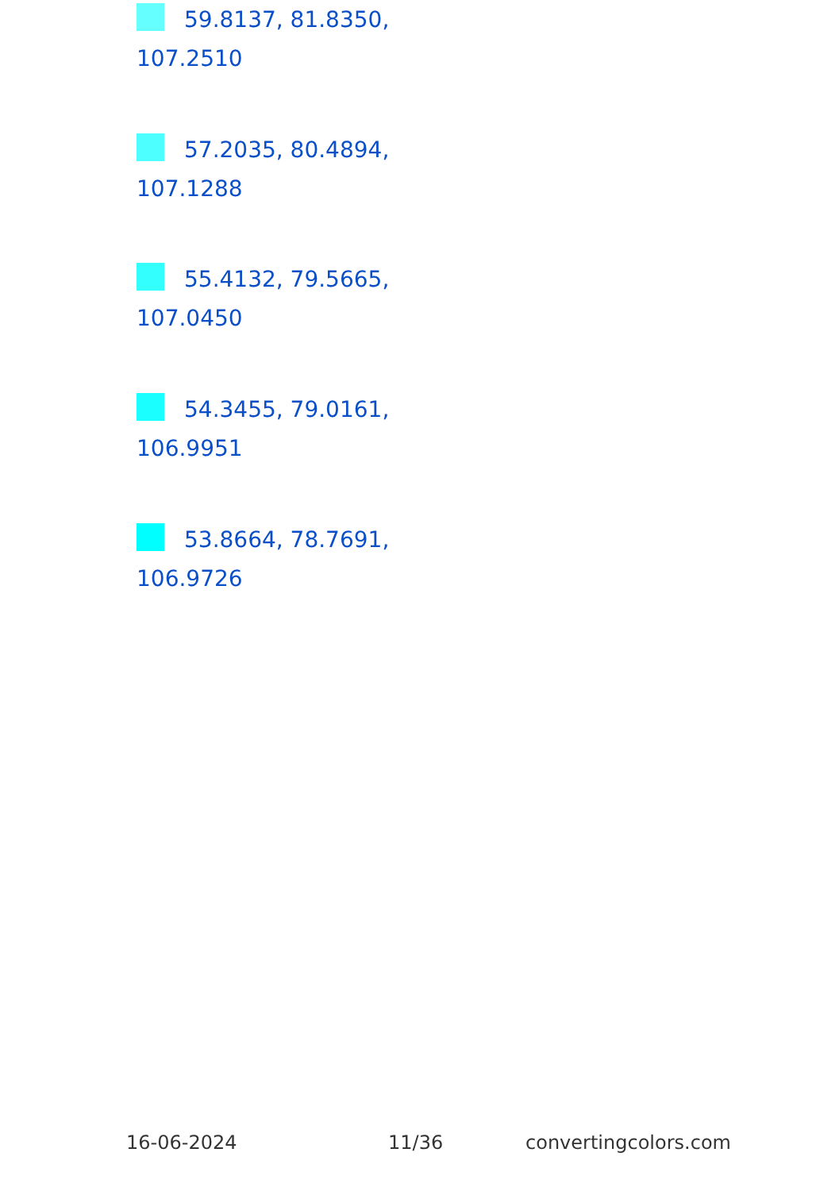59.8137, 81.8350, 107.2510
57.2035, 80.4894, 107.1288
55.4132, 79.5665, 107.0450
54.3455, 79.0161, 106.9951
53.8664, 78.7691, 106.9726
16-06-2024 11/36 convertingcolors.com